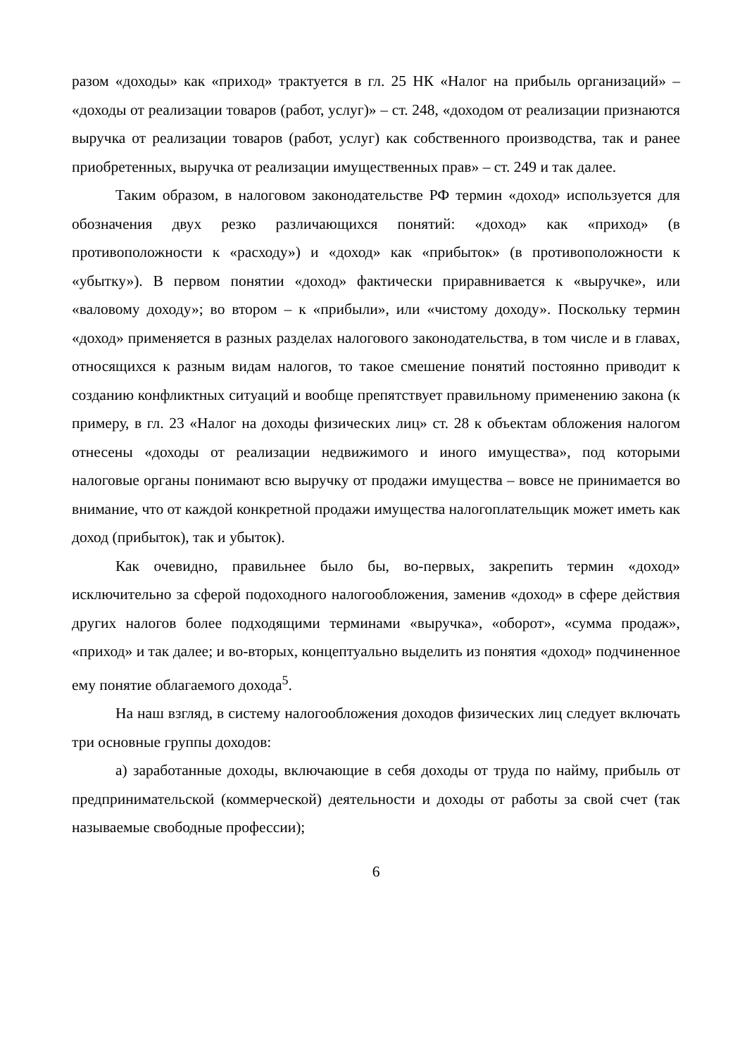разом «доходы» как «приход» трактуется в гл. 25 НК «Налог на прибыль организаций» – «доходы от реализации товаров (работ, услуг)» – ст. 248, «доходом от реализации признаются выручка от реализации товаров (работ, услуг) как собственного производства, так и ранее приобретенных, выручка от реализации имущественных прав» – ст. 249 и так далее.
Таким образом, в налоговом законодательстве РФ термин «доход» используется для обозначения двух резко различающихся понятий: «доход» как «приход» (в противоположности к «расходу») и «доход» как «прибыток» (в противоположности к «убытку»). В первом понятии «доход» фактически приравнивается к «выручке», или «валовому доходу»; во втором – к «прибыли», или «чистому доходу». Поскольку термин «доход» применяется в разных разделах налогового законодательства, в том числе и в главах, относящихся к разным видам налогов, то такое смешение понятий постоянно приводит к созданию конфликтных ситуаций и вообще препятствует правильному применению закона (к примеру, в гл. 23 «Налог на доходы физических лиц» ст. 28 к объектам обложения налогом отнесены «доходы от реализации недвижимого и иного имущества», под которыми налоговые органы понимают всю выручку от продажи имущества – вовсе не принимается во внимание, что от каждой конкретной продажи имущества налогоплательщик может иметь как доход (прибыток), так и убыток).
Как очевидно, правильнее было бы, во-первых, закрепить термин «доход» исключительно за сферой подоходного налогообложения, заменив «доход» в сфере действия других налогов более подходящими терминами «выручка», «оборот», «сумма продаж», «приход» и так далее; и во-вторых, концептуально выделить из понятия «доход» подчиненное ему понятие облагаемого дохода<sup>5</sup>.
На наш взгляд, в систему налогообложения доходов физических лиц следует включать три основные группы доходов:
а) заработанные доходы, включающие в себя доходы от труда по найму, прибыль от предпринимательской (коммерческой) деятельности и доходы от работы за свой счет (так называемые свободные профессии);
6